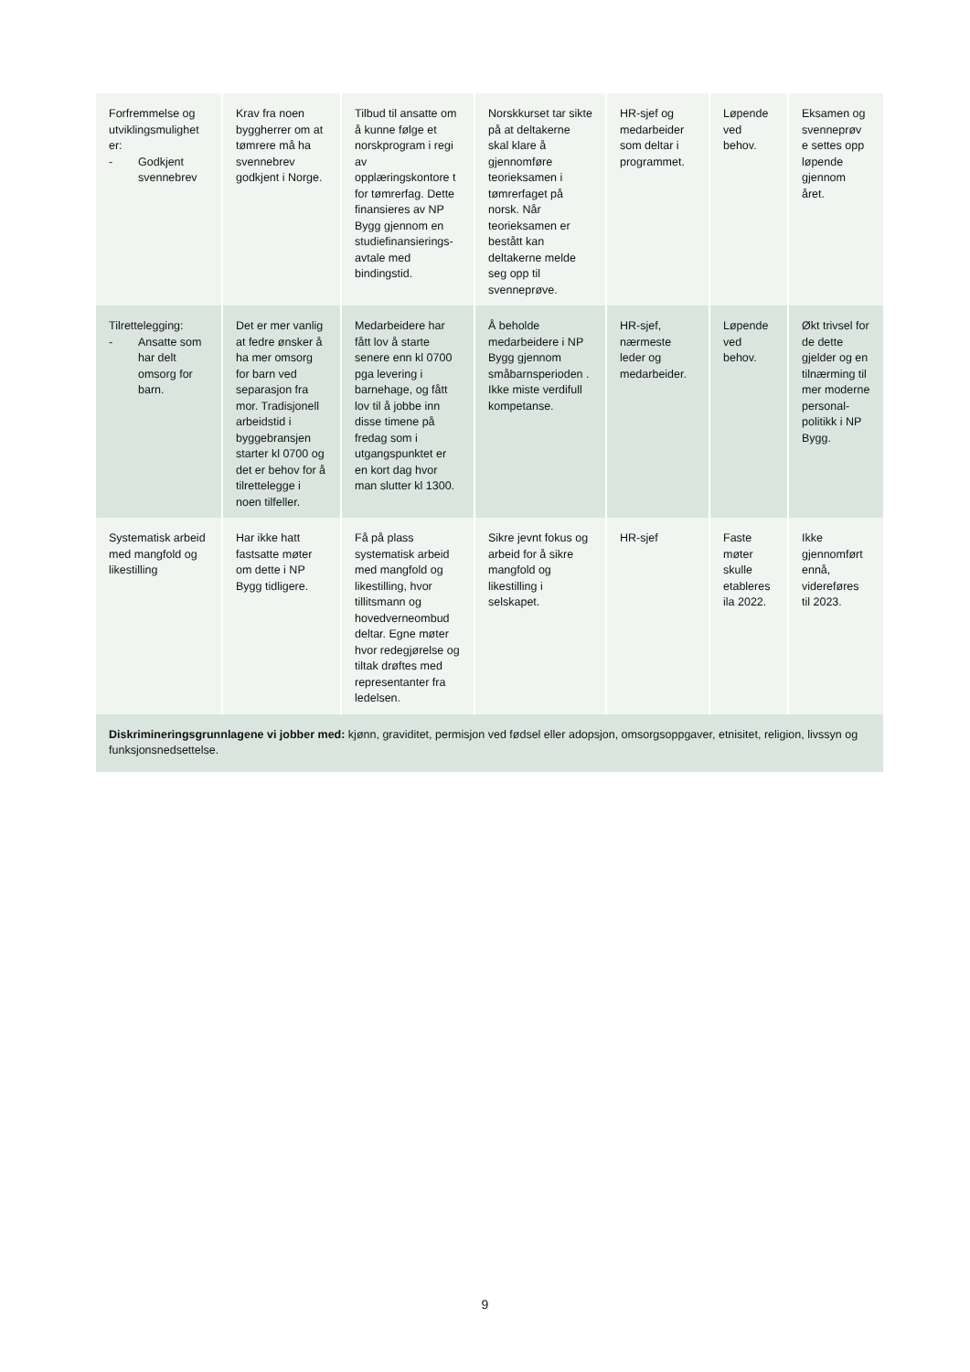| Forfremmelse og utviklingsmulighet er: - Godkjent svennebrev | Krav fra noen byggherrer om at tømrere må ha svennebrev godkjent i Norge. | Tilbud til ansatte om å kunne følge et norskprogram i regi av opplæringskontore t for tømrerfag. Dette finansieres av NP Bygg gjennom en studiefinansierings-avtale med bindingstid. | Norskkurset tar sikte på at deltakerne skal klare å gjennomføre teorieksamen i tømrerfaget på norsk. Når teorieksamen er bestått kan deltakerne melde seg opp til svenneprøve. | HR-sjef og medarbeider som deltar i programmet. | Løpende ved behov. | Eksamen og svenneprøv e settes opp løpende gjennom året. |
| Tilrettelegging: - Ansatte som har delt omsorg for barn. | Det er mer vanlig at fedre ønsker å ha mer omsorg for barn ved separasjon fra mor. Tradisjonell arbeidstid i byggebransjen starter kl 0700 og det er behov for å tilrettelegge i noen tilfeller. | Medarbeidere har fått lov å starte senere enn kl 0700 pga levering i barnehage, og fått lov til å jobbe inn disse timene på fredag som i utgangspunktet er en kort dag hvor man slutter kl 1300. | Å beholde medarbeidere i NP Bygg gjennom småbarnsperioden . Ikke miste verdifull kompetanse. | HR-sjef, nærmeste leder og medarbeider. | Løpende ved behov. | Økt trivsel for de dette gjelder og en tilnærming til mer moderne personal-politikk i NP Bygg. |
| Systematisk arbeid med mangfold og likestilling | Har ikke hatt fastsatte møter om dette i NP Bygg tidligere. | Få på plass systematisk arbeid med mangfold og likestilling, hvor tillitsmann og hovedverneombud deltar. Egne møter hvor redegjørelse og tiltak drøftes med representanter fra ledelsen. | Sikre jevnt fokus og arbeid for å sikre mangfold og likestilling i selskapet. | HR-sjef | Faste møter skulle etableres ila 2022. | Ikke gjennomført ennå, videreføres til 2023. |
| Diskrimineringsgrunnlagene vi jobber med: kjønn, graviditet, permisjon ved fødsel eller adopsjon, omsorgsoppgaver, etnisitet, religion, livssyn og funksjonsnedsettelse. | | | | | | |
9